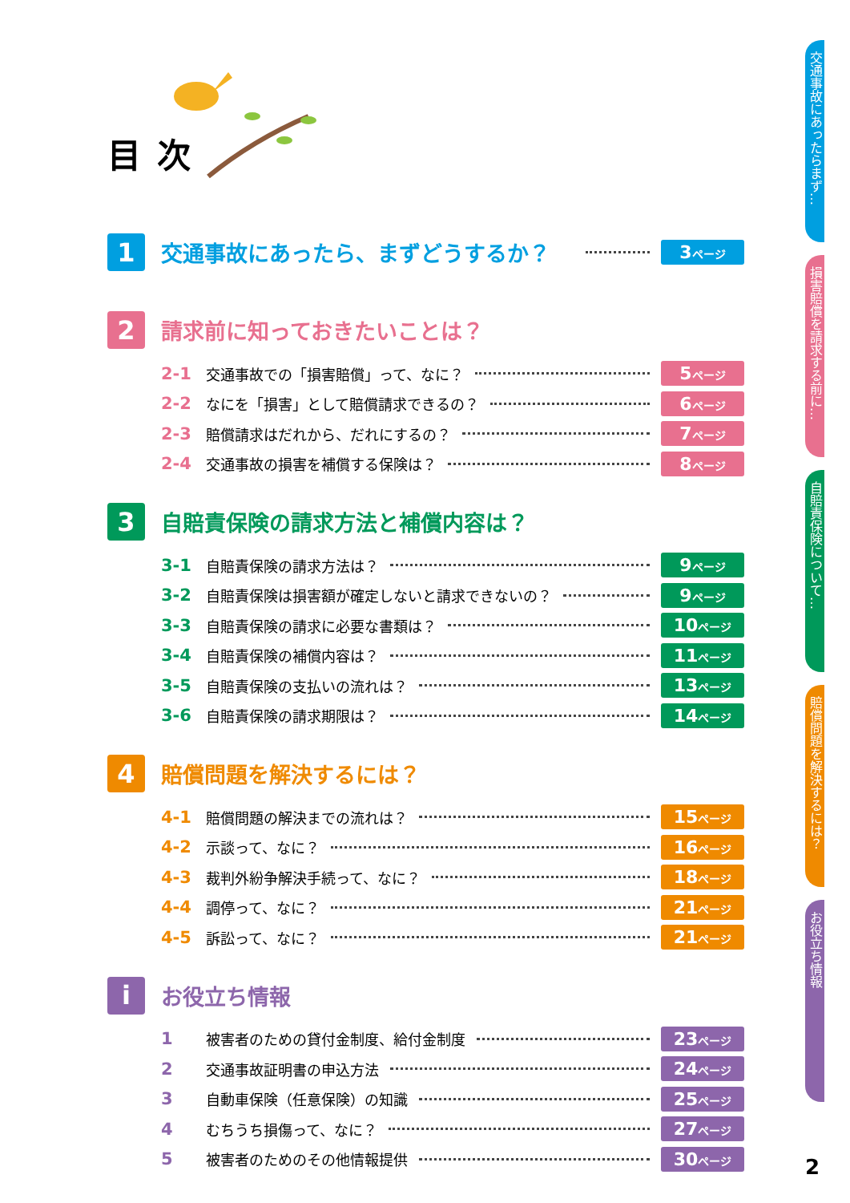目次
1
交通事故にあったら、まずどうするか？
3ページ
2
請求前に知っておきたいことは？
2-1 交通事故での「損害賠償」って、なに？ 5ページ
2-2 なにを「損害」として賠償請求できるの？ 6ページ
2-3 賠償請求はだれから、だれにするの？ 7ページ
2-4 交通事故の損害を補償する保険は？ 8ページ
3
自賠責保険の請求方法と補償内容は？
3-1 自賠責保険の請求方法は？ 9ページ
3-2 自賠責保険は損害額が確定しないと請求できないの？ 9ページ
3-3 自賠責保険の請求に必要な書類は？ 10ページ
3-4 自賠責保険の補償内容は？ 11ページ
3-5 自賠責保険の支払いの流れは？ 13ページ
3-6 自賠責保険の請求期限は？ 14ページ
4
賠償問題を解決するには？
4-1 賠償問題の解決までの流れは？ 15ページ
4-2 示談って、なに？ 16ページ
4-3 裁判外紛争解決手続って、なに？ 18ページ
4-4 調停って、なに？ 21ページ
4-5 訴訟って、なに？ 21ページ
i
お役立ち情報
1 被害者のための貸付金制度、給付金制度 23ページ
2 交通事故証明書の申込方法 24ページ
3 自動車保険（任意保険）の知識 25ページ
4 むちうち損傷って、なに？ 27ページ
5 被害者のためのその他情報提供 30ページ
交通事故にあったらまず…
損害賠償を請求する前に…
自賠責保険について…
賠償問題を解決するには？
お役立ち情報
2